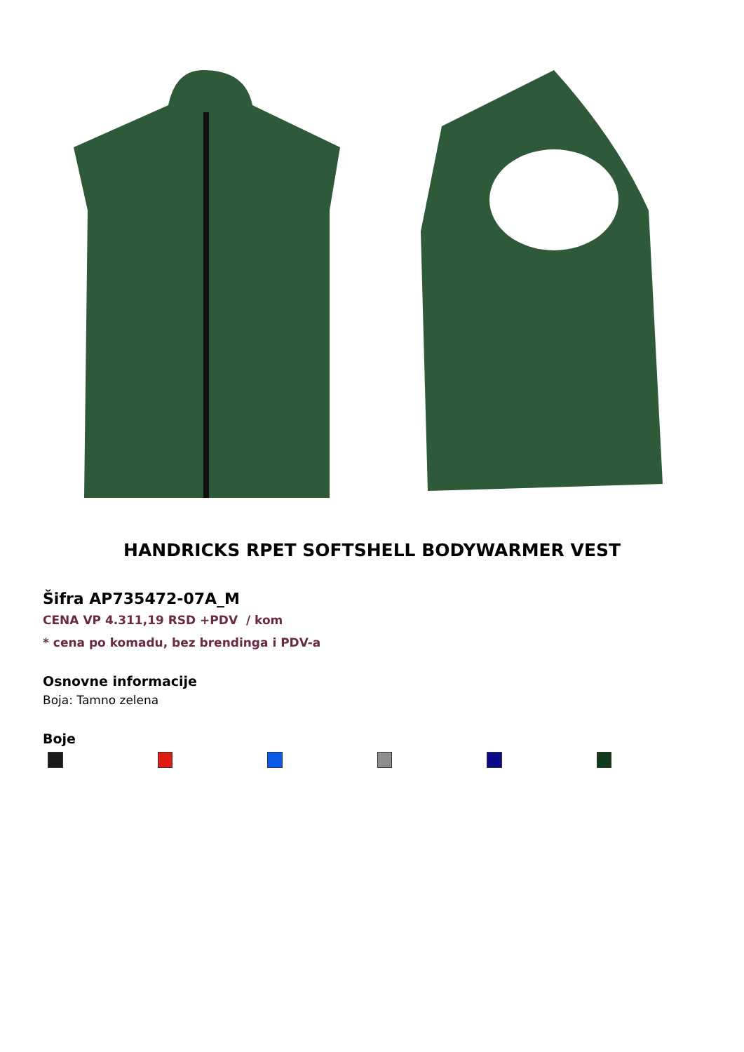HANDRICKS RPET SOFTSHELL BODYWARMER VEST
Šifra AP735472-07A_M
CENA VP 4.311,19 RSD +PDV / kom
* cena po komadu, bez brendinga i PDV-a
Osnovne informacije
Boja: Tamno zelena
Boje